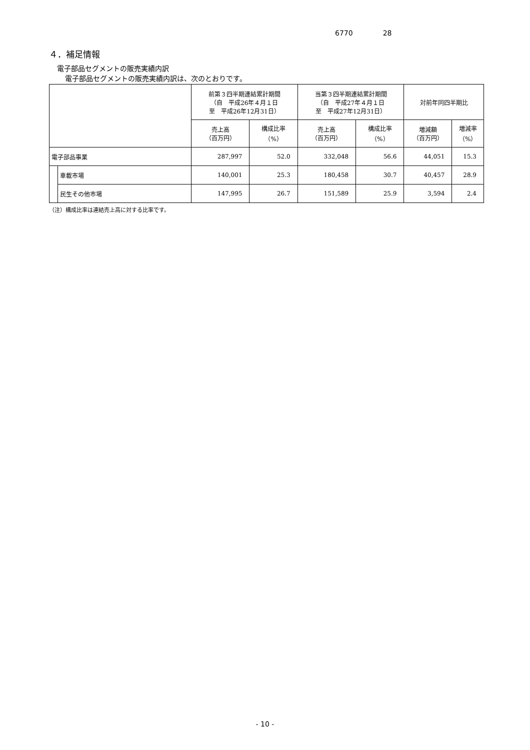6770 28
４．補足情報
電子部品セグメントの販売実績内訳
電子部品セグメントの販売実績内訳は、次のとおりです。
| | | 前第３四半期連結累計期間 （自 平成26年４月１日 至 平成26年12月31日） | | 当第３四半期連結累計期間 （自 平成27年４月１日 至 平成27年12月31日） | | 対前年同四半期比 | |
| --- | --- | --- | --- | --- | --- | --- | --- |
| | | 売上高 （百万円） | 構成比率 （%） | 売上高 （百万円） | 構成比率 （%） | 増減額 （百万円） | 増減率 （%） |
| 電子部品事業 | | 287,997 | 52.0 | 332,048 | 56.6 | 44,051 | 15.3 |
| | 車載市場 | 140,001 | 25.3 | 180,458 | 30.7 | 40,457 | 28.9 |
| | 民生その他市場 | 147,995 | 26.7 | 151,589 | 25.9 | 3,594 | 2.4 |
（注）構成比率は連結売上高に対する比率です。
- 10 -